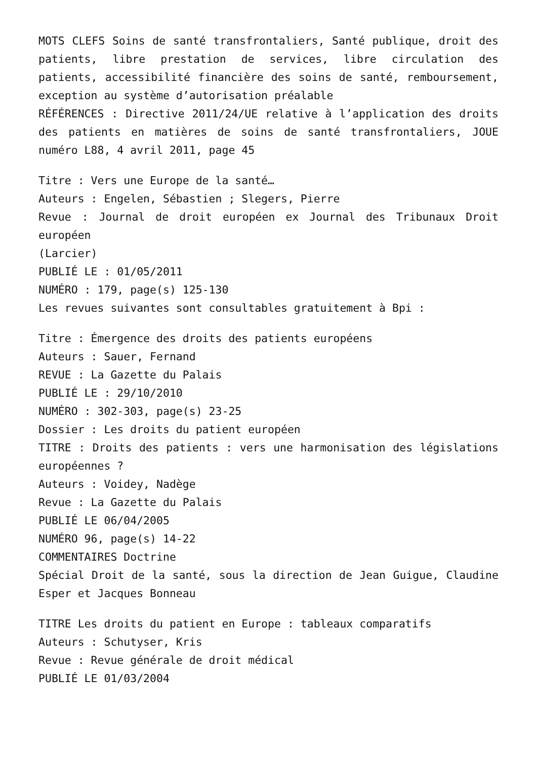MOTS CLEFS Soins de santé transfrontaliers, Santé publique, droit des patients, libre prestation de services, libre circulation des patients, accessibilité financière des soins de santé, remboursement, exception au système d’autorisation préalable
RÉFÉRENCES : Directive 2011/24/UE relative à l’application des droits des patients en matières de soins de santé transfrontaliers, JOUE numéro L88, 4 avril 2011, page 45
Titre : Vers une Europe de la santé…
Auteurs : Engelen, Sébastien ; Slegers, Pierre
Revue : Journal de droit européen ex Journal des Tribunaux Droit européen
(Larcier)
PUBLIÉ LE : 01/05/2011
NUMÉRO : 179, page(s) 125-130
Les revues suivantes sont consultables gratuitement à Bpi :
Titre : Émergence des droits des patients européens
Auteurs : Sauer, Fernand
REVUE : La Gazette du Palais
PUBLIÉ LE : 29/10/2010
NUMÉRO : 302-303, page(s) 23-25
Dossier : Les droits du patient européen
TITRE : Droits des patients : vers une harmonisation des législations européennes ?
Auteurs : Voidey, Nadège
Revue : La Gazette du Palais
PUBLIÉ LE 06/04/2005
NUMÉRO 96, page(s) 14-22
COMMENTAIRES Doctrine
Spécial Droit de la santé, sous la direction de Jean Guigue, Claudine Esper et Jacques Bonneau
TITRE Les droits du patient en Europe : tableaux comparatifs
Auteurs : Schutyser, Kris
Revue : Revue générale de droit médical
PUBLIÉ LE 01/03/2004